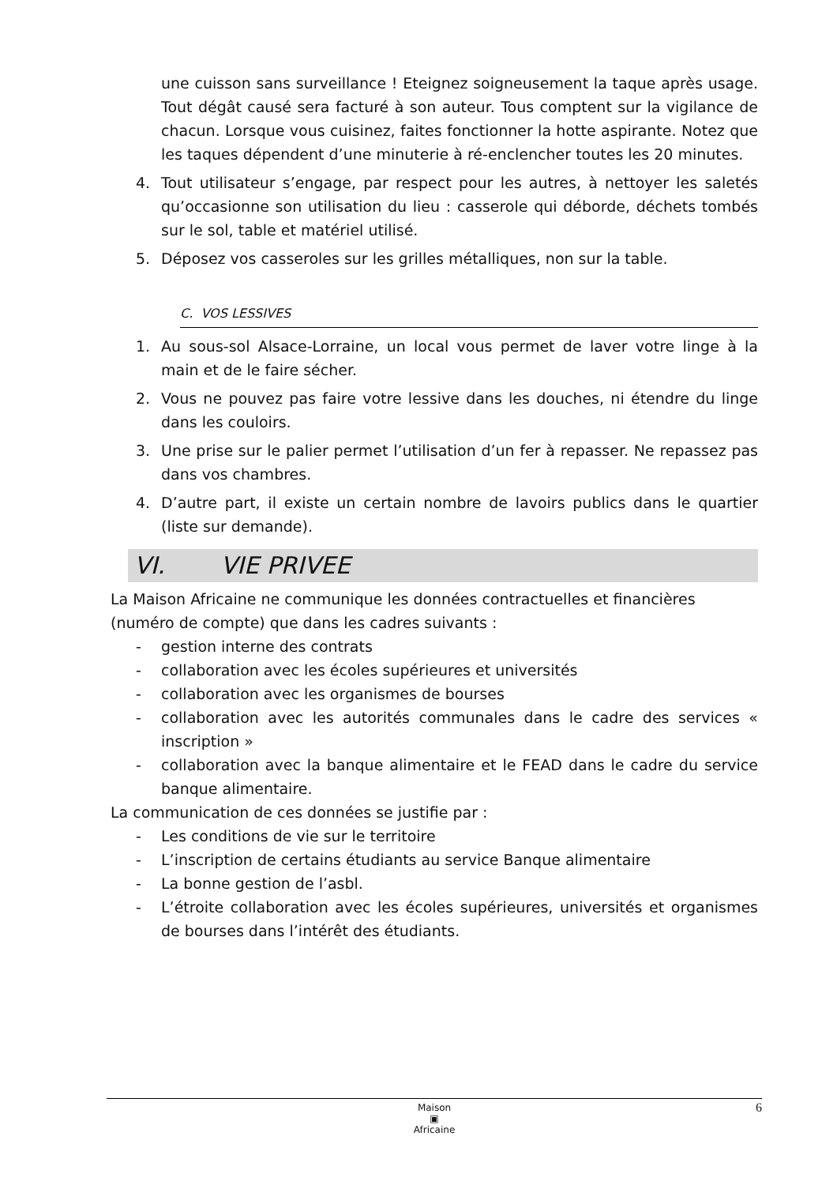une cuisson sans surveillance ! Eteignez soigneusement la taque après usage. Tout dégât causé sera facturé à son auteur. Tous comptent sur la vigilance de chacun. Lorsque vous cuisinez, faites fonctionner la hotte aspirante. Notez que les taques dépendent d’une minuterie à ré-enclencher toutes les 20 minutes.
4. Tout utilisateur s’engage, par respect pour les autres, à nettoyer les saletés qu’occasionne son utilisation du lieu : casserole qui déborde, déchets tombés sur le sol, table et matériel utilisé.
5. Déposez vos casseroles sur les grilles métalliques, non sur la table.
C. VOS LESSIVES
1. Au sous-sol Alsace-Lorraine, un local vous permet de laver votre linge à la main et de le faire sécher.
2. Vous ne pouvez pas faire votre lessive dans les douches, ni étendre du linge dans les couloirs.
3. Une prise sur le palier permet l’utilisation d’un fer à repasser. Ne repassez pas dans vos chambres.
4. D’autre part, il existe un certain nombre de lavoirs publics dans le quartier (liste sur demande).
VI. VIE PRIVEE
La Maison Africaine ne communique les données contractuelles et financières (numéro de compte) que dans les cadres suivants :
- gestion interne des contrats
- collaboration avec les écoles supérieures et universités
- collaboration avec les organismes de bourses
- collaboration avec les autorités communales dans le cadre des services « inscription »
- collaboration avec la banque alimentaire et le FEAD dans le cadre du service banque alimentaire.
La communication de ces données se justifie par :
- Les conditions de vie sur le territoire
- L’inscription de certains étudiants au service Banque alimentaire
- La bonne gestion de l’asbl.
- L’étroite collaboration avec les écoles supérieures, universités et organismes de bourses dans l’intérêt des étudiants.
Maison
▣
Africaine
6